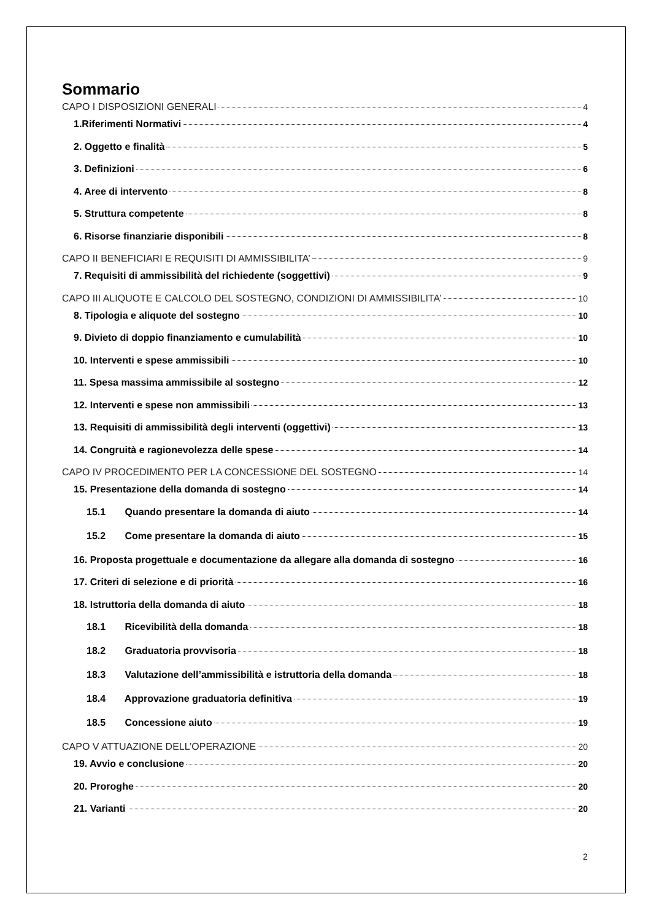Sommario
CAPO I DISPOSIZIONI GENERALI 4
1.Riferimenti Normativi 4
2. Oggetto e finalità 5
3. Definizioni 6
4. Aree di intervento 8
5. Struttura competente 8
6. Risorse finanziarie disponibili 8
CAPO II BENEFICIARI E REQUISITI DI AMMISSIBILITA’ 9
7. Requisiti di ammissibilità del richiedente (soggettivi) 9
CAPO III ALIQUOTE E CALCOLO DEL SOSTEGNO, CONDIZIONI DI AMMISSIBILITA’ 10
8. Tipologia e aliquote del sostegno 10
9. Divieto di doppio finanziamento e cumulabilità 10
10. Interventi e spese ammissibili 10
11. Spesa massima ammissibile al sostegno 12
12. Interventi e spese non ammissibili 13
13. Requisiti di ammissibilità degli interventi (oggettivi) 13
14. Congruità e ragionevolezza delle spese 14
CAPO IV PROCEDIMENTO PER LA CONCESSIONE DEL SOSTEGNO 14
15. Presentazione della domanda di sostegno 14
15.1 Quando presentare la domanda di aiuto 14
15.2 Come presentare la domanda di aiuto 15
16. Proposta progettuale e documentazione da allegare alla domanda di sostegno 16
17. Criteri di selezione e di priorità 16
18. Istruttoria della domanda di aiuto 18
18.1 Ricevibilità della domanda 18
18.2 Graduatoria provvisoria 18
18.3 Valutazione dell’ammissibilità e istruttoria della domanda 18
18.4 Approvazione graduatoria definitiva 19
18.5 Concessione aiuto 19
CAPO V ATTUAZIONE DELL’OPERAZIONE 20
19. Avvio e conclusione 20
20. Proroghe 20
21. Varianti 20
2